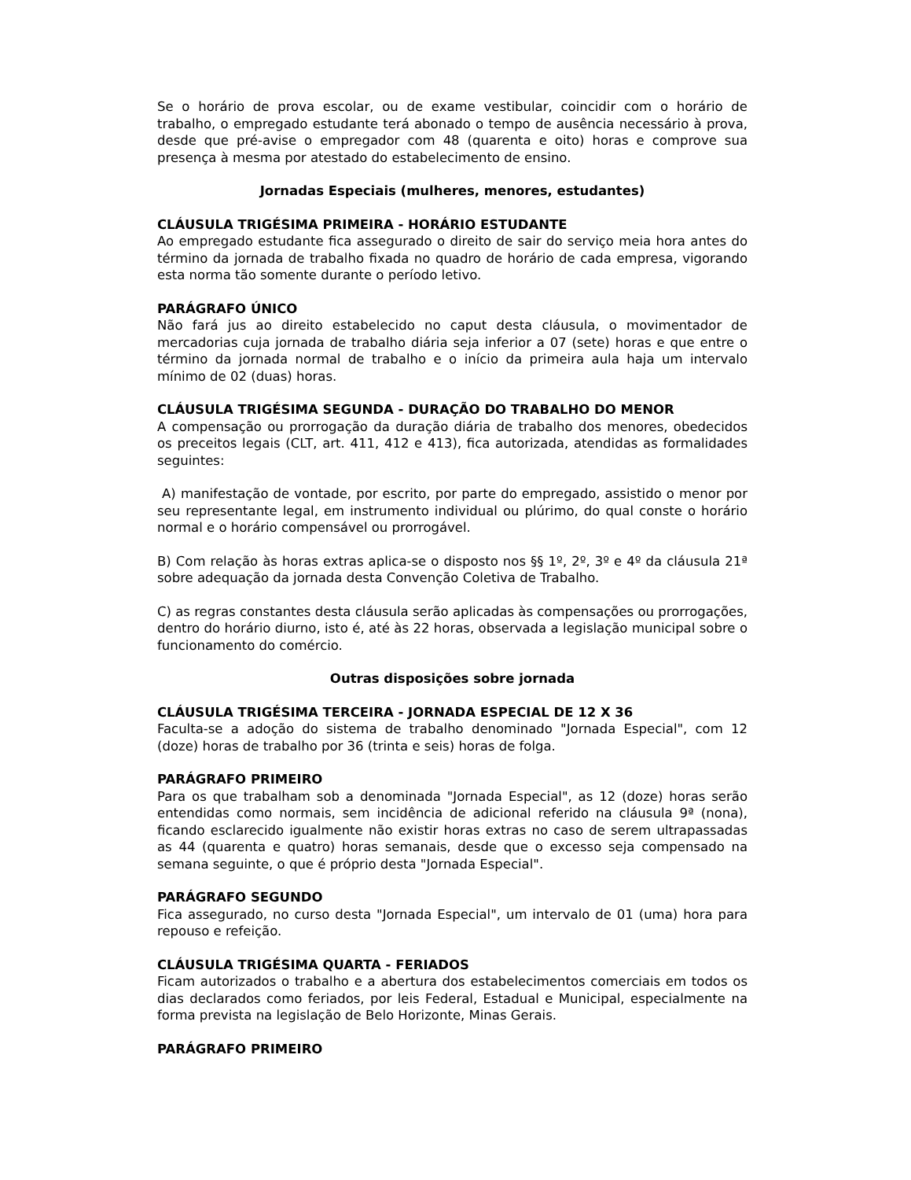Se o horário de prova escolar, ou de exame vestibular, coincidir com o horário de trabalho, o empregado estudante terá abonado o tempo de ausência necessário à prova, desde que pré-avise o empregador com 48 (quarenta e oito) horas e comprove sua presença à mesma por atestado do estabelecimento de ensino.
Jornadas Especiais (mulheres, menores, estudantes)
CLÁUSULA TRIGÉSIMA PRIMEIRA - HORÁRIO ESTUDANTE
Ao empregado estudante fica assegurado o direito de sair do serviço meia hora antes do término da jornada de trabalho fixada no quadro de horário de cada empresa, vigorando esta norma tão somente durante o período letivo.
PARÁGRAFO ÚNICO
Não fará jus ao direito estabelecido no caput desta cláusula, o movimentador de mercadorias cuja jornada de trabalho diária seja inferior a 07 (sete) horas e que entre o término da jornada normal de trabalho e o início da primeira aula haja um intervalo mínimo de 02 (duas) horas.
CLÁUSULA TRIGÉSIMA SEGUNDA - DURAÇÃO DO TRABALHO DO MENOR
A compensação ou prorrogação da duração diária de trabalho dos menores, obedecidos os preceitos legais (CLT, art. 411, 412 e 413), fica autorizada, atendidas as formalidades seguintes:
A) manifestação de vontade, por escrito, por parte do empregado, assistido o menor por seu representante legal, em instrumento individual ou plúrimo, do qual conste o horário normal e o horário compensável ou prorrogável.
B) Com relação às horas extras aplica-se o disposto nos §§ 1º, 2º, 3º e 4º da cláusula 21ª sobre adequação da jornada desta Convenção Coletiva de Trabalho.
C) as regras constantes desta cláusula serão aplicadas às compensações ou prorrogações, dentro do horário diurno, isto é, até às 22 horas, observada a legislação municipal sobre o funcionamento do comércio.
Outras disposições sobre jornada
CLÁUSULA TRIGÉSIMA TERCEIRA - JORNADA ESPECIAL DE 12 X 36
Faculta-se a adoção do sistema de trabalho denominado "Jornada Especial", com 12 (doze) horas de trabalho por 36 (trinta e seis) horas de folga.
PARÁGRAFO PRIMEIRO
Para os que trabalham sob a denominada "Jornada Especial", as 12 (doze) horas serão entendidas como normais, sem incidência de adicional referido na cláusula 9ª (nona), ficando esclarecido igualmente não existir horas extras no caso de serem ultrapassadas as 44 (quarenta e quatro) horas semanais, desde que o excesso seja compensado na semana seguinte, o que é próprio desta "Jornada Especial".
PARÁGRAFO SEGUNDO
Fica assegurado, no curso desta "Jornada Especial", um intervalo de 01 (uma) hora para repouso e refeição.
CLÁUSULA TRIGÉSIMA QUARTA - FERIADOS
Ficam autorizados o trabalho e a abertura dos estabelecimentos comerciais em todos os dias declarados como feriados, por leis Federal, Estadual e Municipal, especialmente na forma prevista na legislação de Belo Horizonte, Minas Gerais.
PARÁGRAFO PRIMEIRO